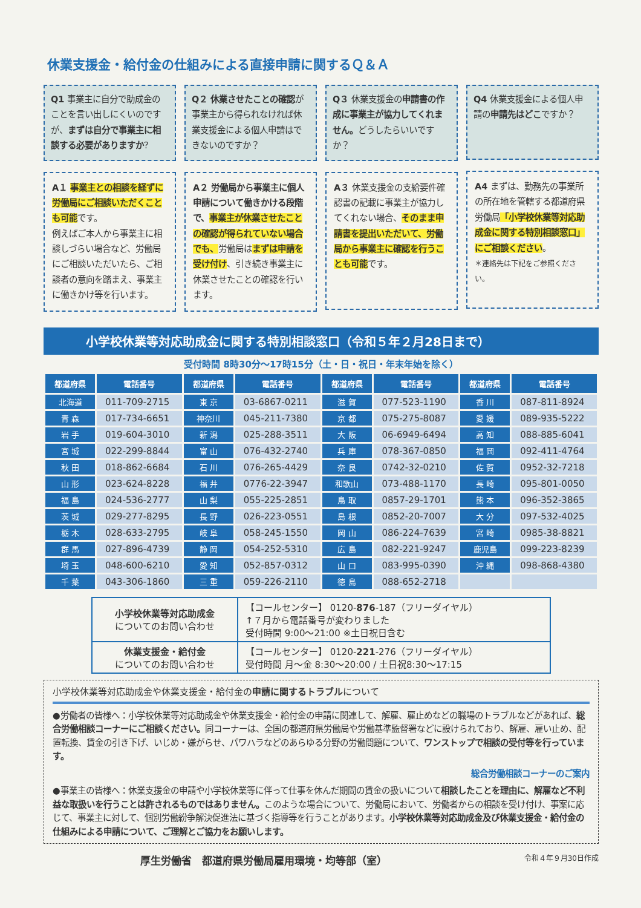休業支援金・給付金の仕組みによる直接申請に関するＱ＆Ａ
Q1 事業主に自分で助成金のことを言い出しにくいのですが、まずは自分で事業主に相談する必要がありますか？
A１ 事業主との相談を経ずに労働局にご相談いただくことも可能です。
例えばご本人から事業主に相談しづらい場合など、労働局にご相談いただいたら、ご相談者の意向を踏まえ、事業主に働きかけ等を行います。
Q２ 休業させたことの確認が事業主から得られなければ休業支援金による個人申請はできないのですか？
A２ 労働局から事業主に個人申請について働きかける段階で、事業主が休業させたことの確認が得られていない場合でも、労働局はまずは申請を受け付け、引き続き事業主に休業させたことの確認を行います。
Q３ 休業支援金の申請書の作成に事業主が協力してくれません。どうしたらいいですか？
A３ 休業支援金の支給要件確認書の記載に事業主が協力してくれない場合、そのまま申請書を提出いただいて、労働局から事業主に確認を行うことも可能です。
Q4 休業支援金による個人申請の申請先はどこですか？
A4 まずは、勤務先の事業所の所在地を管轄する都道府県労働局「小学校休業等対応助成金に関する特別相談窓口」にご相談ください。
＊連絡先は下記をご参照ください。
小学校休業等対応助成金に関する特別相談窓口（令和５年２月28日まで）
受付時間 8時30分～17時15分（土・日・祝日・年末年始を除く）
| 都道府県 | 電話番号 | 都道府県 | 電話番号 | 都道府県 | 電話番号 | 都道府県 | 電話番号 |
| --- | --- | --- | --- | --- | --- | --- | --- |
| 北海道 | 011-709-2715 | 東 京 | 03-6867-0211 | 滋 賀 | 077-523-1190 | 香 川 | 087-811-8924 |
| 青 森 | 017-734-6651 | 神奈川 | 045-211-7380 | 京 都 | 075-275-8087 | 愛 媛 | 089-935-5222 |
| 岩 手 | 019-604-3010 | 新 潟 | 025-288-3511 | 大 阪 | 06-6949-6494 | 高 知 | 088-885-6041 |
| 宮 城 | 022-299-8844 | 富 山 | 076-432-2740 | 兵 庫 | 078-367-0850 | 福 岡 | 092-411-4764 |
| 秋 田 | 018-862-6684 | 石 川 | 076-265-4429 | 奈 良 | 0742-32-0210 | 佐 賀 | 0952-32-7218 |
| 山 形 | 023-624-8228 | 福 井 | 0776-22-3947 | 和歌山 | 073-488-1170 | 長 崎 | 095-801-0050 |
| 福 島 | 024-536-2777 | 山 梨 | 055-225-2851 | 鳥 取 | 0857-29-1701 | 熊 本 | 096-352-3865 |
| 茨 城 | 029-277-8295 | 長 野 | 026-223-0551 | 島 根 | 0852-20-7007 | 大 分 | 097-532-4025 |
| 栃 木 | 028-633-2795 | 岐 阜 | 058-245-1550 | 岡 山 | 086-224-7639 | 宮 崎 | 0985-38-8821 |
| 群 馬 | 027-896-4739 | 静 岡 | 054-252-5310 | 広 島 | 082-221-9247 | 鹿児島 | 099-223-8239 |
| 埼 玉 | 048-600-6210 | 愛 知 | 052-857-0312 | 山 口 | 083-995-0390 | 沖 縄 | 098-868-4380 |
| 千 葉 | 043-306-1860 | 三 重 | 059-226-2110 | 徳 島 | 088-652-2718 | | |
| 小学校休業等対応助成金 についてのお問い合わせ | 【コールセンター】 0120- 876 -187（フリーダイヤル） ↑７月から電話番号が変わりました 受付時間 9:00～21:00 ※土日祝日含む |
| 休業支援金・給付金 についてのお問い合わせ | 【コールセンター】 0120- 221 -276（フリーダイヤル） 受付時間 月～金 8:30～20:00 / 土日祝8:30～17:15 |
小学校休業等対応助成金や休業支援金・給付金の申請に関するトラブルについて
●労働者の皆様へ：小学校休業等対応助成金や休業支援金・給付金の申請に関連して、解雇、雇止めなどの職場のトラブルなどがあれば、総合労働相談コーナーにご相談ください。同コーナーは、全国の都道府県労働局や労働基準監督署などに設けられており、解雇、雇い止め、配置転換、賃金の引き下げ、いじめ・嫌がらせ、パワハラなどのあらゆる分野の労働問題について、ワンストップで相談の受付等を行っています。
総合労働相談コーナーのご案内
●事業主の皆様へ：休業支援金の申請や小学校休業等に伴って仕事を休んだ期間の賃金の扱いについて相談したことを理由に、解雇など不利益な取扱いを行うことは許されるものではありません。このような場合について、労働局において、労働者からの相談を受け付け、事案に応じて、事業主に対して、個別労働紛争解決促進法に基づく指導等を行うことがあります。小学校休業等対応助成金及び休業支援金・給付金の仕組みによる申請について、ご理解とご協力をお願いします。
厚生労働省　都道府県労働局雇用環境・均等部（室） 令和４年９月30日作成